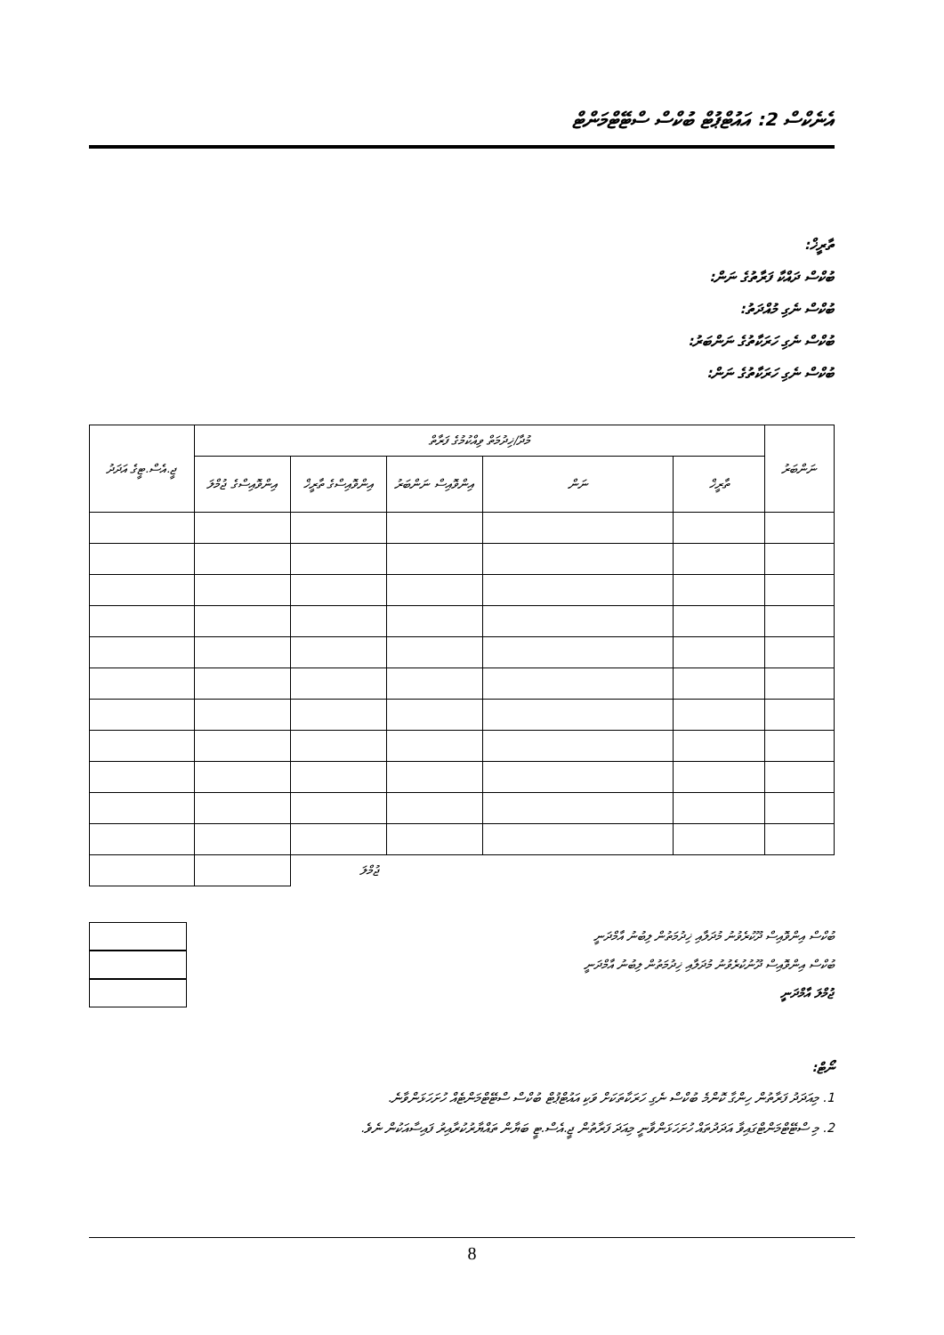އެނެކްސް 2: އައުޓްޕުޓް ބުކްސް ސްޓޭޓްމަންޓް
ތާރީޚް:
ބުކްސް ދައްކާ ފަރާތުގެ ނަން:
ބުކްސް ނެގި މުއްދަތު:
ބުކްސް ނެގި ހަރަކާތުގެ ނަންބަރު:
ބުކްސް ނެގި ހަރަކާތުގެ ނަން:
| ނަންބަރު | މުދާ/ޚިދުމަތް ވިއްކުމުގެ ފަރާތް | | | | | ޖީ.އެސް.ޓީގެ އަދަދު |
| --- | --- | --- | --- | --- | --- | --- |
| | ތާރީޚް | ނަން | އިންވޮއިސް ނަންބަރު | އިންވޮއިސްގެ ތާރީޚް | އިންވޮއިސްގެ ޖުމްލަ | |
| | | | | ޖުމްލަ | | |
ބުކްސް އިންވޮއިސް ދޫކުރެވުނު މުދަލާއި ޚިދުމަތުން ލިބުނު އާމްދަނީ
ބުކްސް އިންވޮއިސް ދޫނުކުރެވުނު މުދަލާއި ޚިދުމަތުން ލިބުނު އާމްދަނީ
ޖުމްލަ އާމްދަނީ
ނޯޓް:
1. މިއަދަދު ފަރާތުން ހިންގާ ކޮންމެ ބުކްސް ނެގި ހަރަކާތަކަށް ވަކި އައުޓްޕުޓް ބުކްސް ސްޓޭޓްމަންޓެއް ހުށަހަޅަންވާނެ.
2. މި ސްޓޭޓްމަންޓްގައިވާ އަދަދުތައް ހުށަހަޅަންވާނީ މިއަދަ ފަރާތުން ޖީ.އެސް.ޓީ ބަޔާން ތައްޔާރުކުރާއިރު ފައިސާއަކުން ނެވެ.
8